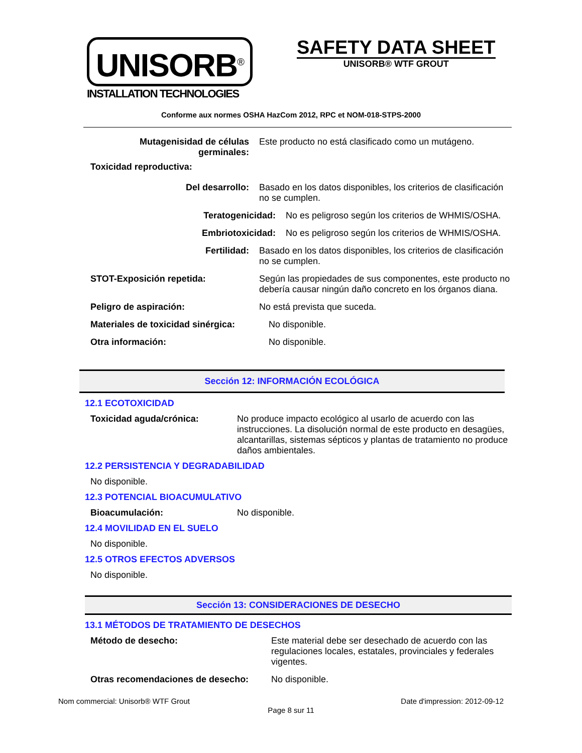UNISORB<sup>®</sup>
INSTALLATION TECHNOLOGIES
SAFETY DATA SHEET
UNISORB® WTF GROUT
Conforme aux normes OSHA HazCom 2012, RPC et NOM-018-STPS-2000
Mutagenisidad de células
germinales:
Este producto no está clasificado como un mutágeno.
Toxicidad reproductiva:
Del desarrollo: Basado en los datos disponibles, los criterios de clasificación no se cumplen.
Teratogenicidad: No es peligroso según los criterios de WHMIS/OSHA.
Embriotoxicidad: No es peligroso según los criterios de WHMIS/OSHA.
Fertilidad: Basado en los datos disponibles, los criterios de clasificación no se cumplen.
STOT-Exposición repetida: Según las propiedades de sus componentes, este producto no debería causar ningún daño concreto en los órganos diana.
Peligro de aspiración: No está prevista que suceda.
Materiales de toxicidad sinérgica:
No disponible.
Otra información: No disponible.
Sección 12: INFORMACIÓN ECOLÓGICA
12.1 ECOTOXICIDAD
Toxicidad aguda/crónica: No produce impacto ecológico al usarlo de acuerdo con las instrucciones. La disolución normal de este producto en desagües, alcantarillas, sistemas sépticos y plantas de tratamiento no produce daños ambientales.
12.2 PERSISTENCIA Y DEGRADABILIDAD
No disponible.
12.3 POTENCIAL BIOACUMULATIVO
Bioacumulación: No disponible.
12.4 MOVILIDAD EN EL SUELO
No disponible.
12.5 OTROS EFECTOS ADVERSOS
No disponible.
Sección 13: CONSIDERACIONES DE DESECHO
13.1 MÉTODOS DE TRATAMIENTO DE DESECHOS
Método de desecho: Este material debe ser desechado de acuerdo con las regulaciones locales, estatales, provinciales y federales vigentes.
Otras recomendaciones de desecho: No disponible.
Nom commercial: Unisorb® WTF Grout Date d'impression: 2012-09-12
Page 8 sur 11